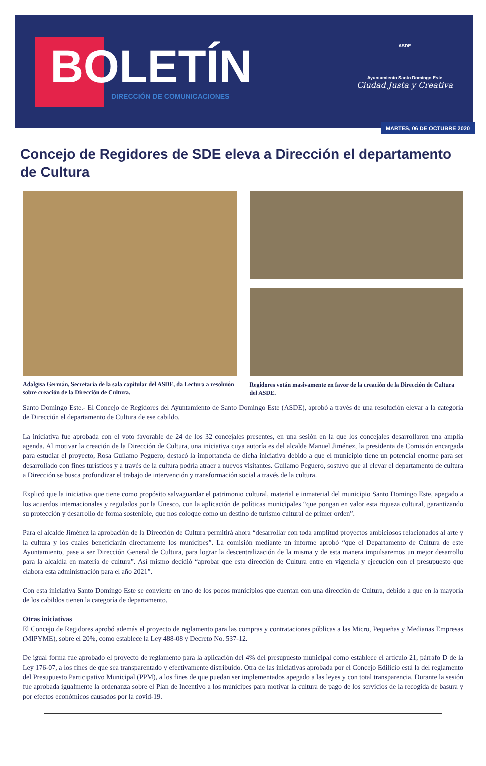BOLETÍN
DIRECCIÓN DE COMUNICACIONES
ASDE
Ayuntamiento Santo Domingo Este
Ciudad Justa y Creativa
MARTES, 06 DE OCTUBRE 2020
Concejo de Regidores de SDE eleva a Dirección el departamento de Cultura
Adalgisa Germán, Secretaria de la sala capitular del ASDE, da Lectura a resoluión sobre creación de la Dirección de Cultura.
Regidores votán masivamente en favor de la creación de la Dirección de Cultura del ASDE.
Santo Domingo Este.- El Concejo de Regidores del Ayuntamiento de Santo Domingo Este (ASDE), aprobó a través de una resolución elevar a la categoría de Dirección el departamento de Cultura de ese cabildo.
La iniciativa fue aprobada con el voto favorable de 24 de los 32 concejales presentes, en una sesión en la que los concejales desarrollaron una amplia agenda. Al motivar la creación de la Dirección de Cultura, una iniciativa cuya autoría es del alcalde Manuel Jiménez, la presidenta de Comisión encargada para estudiar el proyecto, Rosa Guílamo Peguero, destacó la importancia de dicha iniciativa debido a que el municipio tiene un potencial enorme para ser desarrollado con fines turísticos y a través de la cultura podría atraer a nuevos visitantes. Guílamo Peguero, sostuvo que al elevar el departamento de cultura a Dirección se busca profundizar el trabajo de intervención y transformación social a través de la cultura.
Explicó que la iniciativa que tiene como propósito salvaguardar el patrimonio cultural, material e inmaterial del municipio Santo Domingo Este, apegado a los acuerdos internacionales y regulados por la Unesco, con la aplicación de políticas municipales “que pongan en valor esta riqueza cultural, garantizando su protección y desarrollo de forma sostenible, que nos coloque como un destino de turismo cultural de primer orden”.
Para el alcalde Jiménez la aprobación de la Dirección de Cultura permitirá ahora “desarrollar con toda amplitud proyectos ambiciosos relacionados al arte y la cultura y los cuales beneficiarán directamente los munícipes”. La comisión mediante un informe aprobó “que el Departamento de Cultura de este Ayuntamiento, pase a ser Dirección General de Cultura, para lograr la descentralización de la misma y de esta manera impulsaremos un mejor desarrollo para la alcaldía en materia de cultura”. Así mismo decidió “aprobar que esta dirección de Cultura entre en vigencia y ejecución con el presupuesto que elabora esta administración para el año 2021”.
Con esta iniciativa Santo Domingo Este se convierte en uno de los pocos municipios que cuentan con una dirección de Cultura, debido a que en la mayoría de los cabildos tienen la categoría de departamento.
Otras iniciativas
El Concejo de Regidores aprobó además el proyecto de reglamento para las compras y contrataciones públicas a las Micro, Pequeñas y Medianas Empresas (MIPYME), sobre el 20%, como establece la Ley 488-08 y Decreto No. 537-12.
De igual forma fue aprobado el proyecto de reglamento para la aplicación del 4% del presupuesto municipal como establece el artículo 21, párrafo D de la Ley 176-07, a los fines de que sea transparentado y efectivamente distribuido. Otra de las iniciativas aprobada por el Concejo Edilicio está la del reglamento del Presupuesto Participativo Municipal (PPM), a los fines de que puedan ser implementados apegado a las leyes y con total transparencia. Durante la sesión fue aprobada igualmente la ordenanza sobre el Plan de Incentivo a los munícipes para motivar la cultura de pago de los servicios de la recogida de basura y por efectos económicos causados por la covid-19.